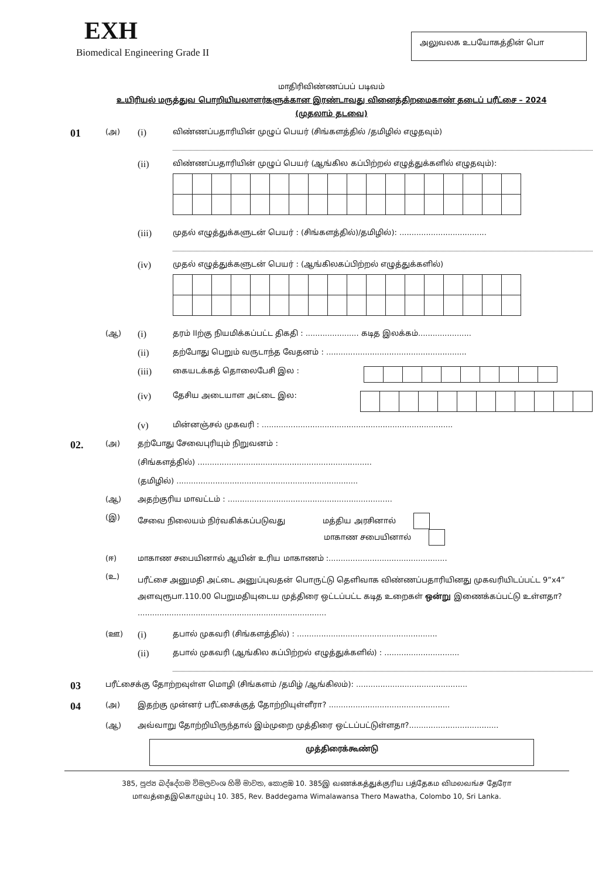EXH
Biomedical Engineering Grade II
அலுவலக உபயோகத்தின் பொ
மாதிரிவிண்ணப்பப் படிவம்
உயிரியல் மருத்துவ பொறியியலாளர்களுக்கான இரண்டாவது வினைத்திறமைகாண் தடைப் பரீட்சை – 2024
(முதலாம் தடவை)
01
(அ)
(i)
விண்ணப்பதாரியின் முழுப் பெயர் (சிங்களத்தில் /தமிழில் எழுதவும்)
(ii)
விண்ணப்பதாரியின் முழுப் பெயர் (ஆங்கில கப்பிற்றல் எழுத்துக்களில் எழுதவும்):
(iii)
முதல் எழுத்துக்களுடன் பெயர் : (சிங்களத்தில்)/தமிழில்): ....................................
(iv)
முதல் எழுத்துக்களுடன் பெயர் : (ஆங்கிலகப்பிற்றல் எழுத்துக்களில்)
(ஆ)
(i)
தரம் IIற்கு நியமிக்கப்பட்ட திகதி : ...................... கடித இலக்கம்......................
(ii)
தற்போது பெறும் வருடாந்த வேதனம் : ..........................................................
(iii)
கையடக்கத் தொலைபேசி இல :
(iv)
தேசிய அடையாள அட்டை இல:
(v)
மின்னஞ்சல் முகவரி : ...............................................................................
02.
(அ) தற்போது சேவைபுரியும் நிறுவனம் :
(சிங்களத்தில்) ........................................................................
(தமிழில்) ...........................................................................
(ஆ) அதற்குரிய மாவட்டம் : ....................................................................
(இ) சேவை நிலையம் நிர்வகிக்கப்படுவது மத்திய அரசினால்
மாகாண சபையினால்
(ஈ) மாகாண சபையினால் ஆயின் உரிய மாகாணம் :.................................................
(உ)
பரீட்சை அனுமதி அட்டை அனுப்புவதன் பொருட்டு தெளிவாக விண்ணப்பதாரியினது முகவரியிடப்பட்ட 9”x4” அளவுரூபா.110.00 பெறுமதியுடைய முத்திரை ஒட்டப்பட்ட கடித உறைகள் ஒன்று இணைக்கப்பட்டு உள்ளதா? ..............................................................................
(ஊ)
(i)
தபால் முகவரி (சிங்களத்தில்) : ..........................................................
(ii)
தபால் முகவரி (ஆங்கில கப்பிற்றல் எழுத்துக்களில்) : ...............................
03
பரீட்சைக்கு தோற்றவுள்ள மொழி (சிங்களம் /தமிழ் /ஆங்கிலம்): ..............................................
04
(அ) இதற்கு முன்னர் பரீட்சைக்குத் தோற்றியுள்ளீரா? ..................................................
(ஆ) அவ்வாறு தோற்றியிருந்தால் இம்முறை முத்திரை ஒட்டப்பட்டுள்ளதா?.....................................
முத்திரைக்கூண்டு
385, පූජ්‍ය බද්දේගම විමලවංශ හිමි මාවත, කොළඹ 10. 385இ வணக்கத்துக்குரிய பத்தேகம விமலவங்ச தேரோ
மாவத்தைஇகொழும்பு 10. 385, Rev. Baddegama Wimalawansa Thero Mawatha, Colombo 10, Sri Lanka.